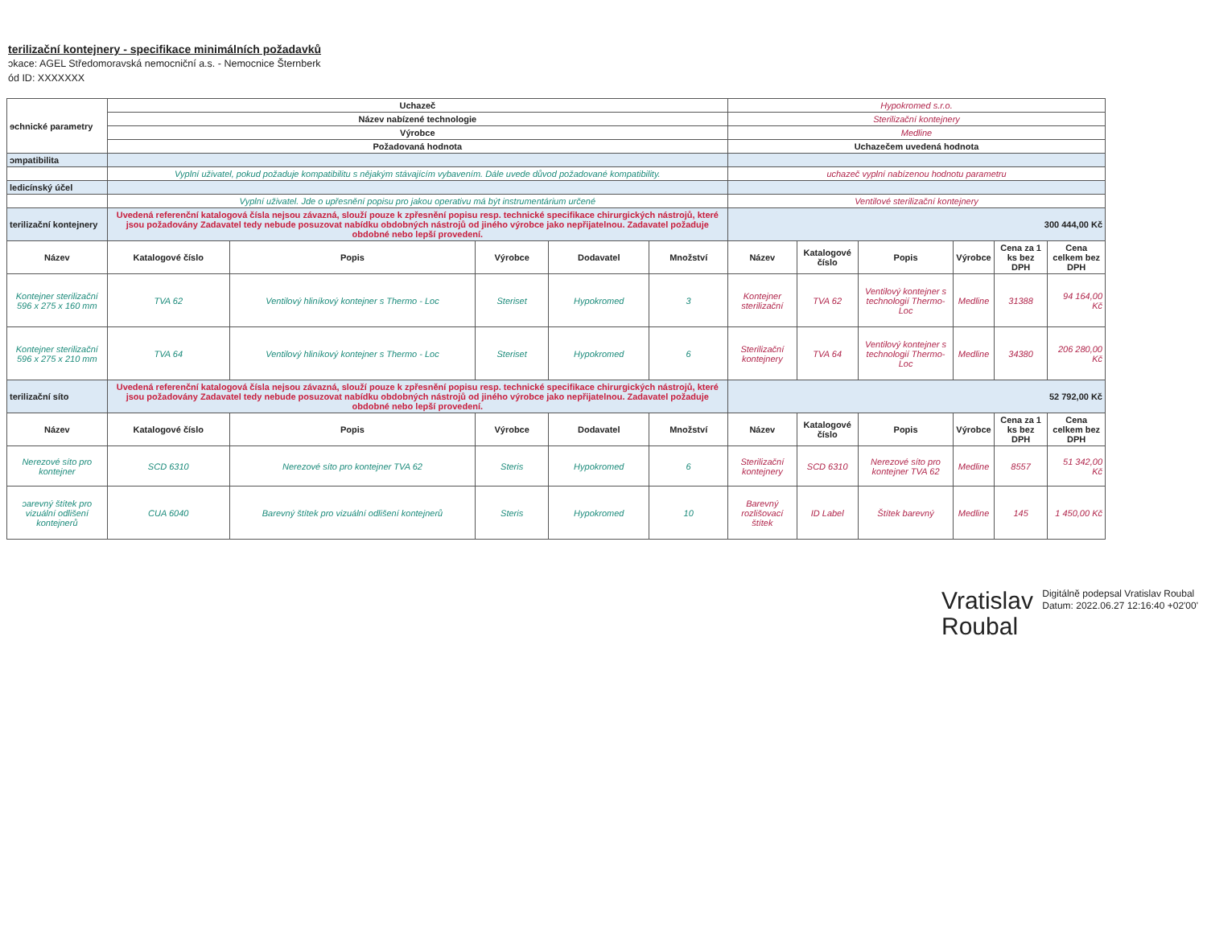terilizační kontejnery - specifikace minimálních požadavků
ɔkace: AGEL Středomoravská nemocniční a.s. - Nemocnice Šternberk
ód ID: XXXXXXX
| ɘchnické parametry | Uchazeč | | | | | Hypokromed s.r.o. | | | | | |
| | Název nabízené technologie | | | | | Sterilizační kontejnery | | | | | |
| | Výrobce | | | | | Medline | | | | | |
| | Požadovaná hodnota | | | | | Uchazečem uvedená hodnota | | | | | |
| ɔmpatibilita | | | | | | | | | | | |
| | Vyplní uživatel, pokud požaduje kompatibilitu s nějakým stávajícím vybavením. Dále uvede důvod požadované kompatibility. | | | | | uchazeč vyplní nabízenou hodnotu parametru | | | | | |
| ledicínský účel | | | | | | | | | | | |
| | Vyplní uživatel. Jde o upřesnění popisu pro jakou operativu má být instrumentárium určené | | | | | Ventilové sterilizační kontejnery | | | | | |
| terilizační kontejnery | Uvedená referenční katalogová čísla nejsou závazná, slouží pouze k zpřesnění popisu resp. technické specifikace chirurgických nástrojů, které jsou požadovány Zadavatel tedy nebude posuzovat nabídku obdobných nástrojů od jiného výrobce jako nepřijatelnou. Zadavatel požaduje obdobné nebo lepší provedení. | | | | | 300 444,00 Kč | | | | | |
| Název | Katalogové číslo | Popis | Výrobce | Dodavatel | Množství | Název | Katalogové číslo | Popis | Výrobce | Cena za 1 ks bez DPH | Cena celkem bez DPH |
| Kontejner sterilizační 596 x 275 x 160 mm | TVA 62 | Ventilový hliníkový kontejner s Thermo - Loc | Steriset | Hypokromed | 3 | Kontejner sterilizační | TVA 62 | Ventilový kontejner s technologií Thermo-Loc | Medline | 31388 | 94 164,00 Kč |
| Kontejner sterilizační 596 x 275 x 210 mm | TVA 64 | Ventilový hliníkový kontejner s Thermo - Loc | Steriset | Hypokromed | 6 | Sterilizační kontejnery | TVA 64 | Ventilový kontejner s technologií Thermo-Loc | Medline | 34380 | 206 280,00 Kč |
| terilizační síto | Uvedená referenční katalogová čísla nejsou závazná, slouží pouze k zpřesnění popisu resp. technické specifikace chirurgických nástrojů, které jsou požadovány Zadavatel tedy nebude posuzovat nabídku obdobných nástrojů od jiného výrobce jako nepřijatelnou. Zadavatel požaduje obdobné nebo lepší provedení. | | | | | 52 792,00 Kč | | | | | |
| Název | Katalogové číslo | Popis | Výrobce | Dodavatel | Množství | Název | Katalogové číslo | Popis | Výrobce | Cena za 1 ks bez DPH | Cena celkem bez DPH |
| Nerezové síto pro kontejner | SCD 6310 | Nerezové síto pro kontejner TVA 62 | Steris | Hypokromed | 6 | Sterilizační kontejnery | SCD 6310 | Nerezové síto pro kontejner TVA 62 | Medline | 8557 | 51 342,00 Kč |
| ɔarevný štítek pro vizuální odlišení kontejnerů | CUA 6040 | Barevný štítek pro vizuální odlišení kontejnerů | Steris | Hypokromed | 10 | Barevný rozlišovací štítek | ID Label | Štítek barevný | Medline | 145 | 1 450,00 Kč |
Vratislav Roubal
Digitálně podepsal Vratislav Roubal Datum: 2022.06.27 12:16:40 +02'00'